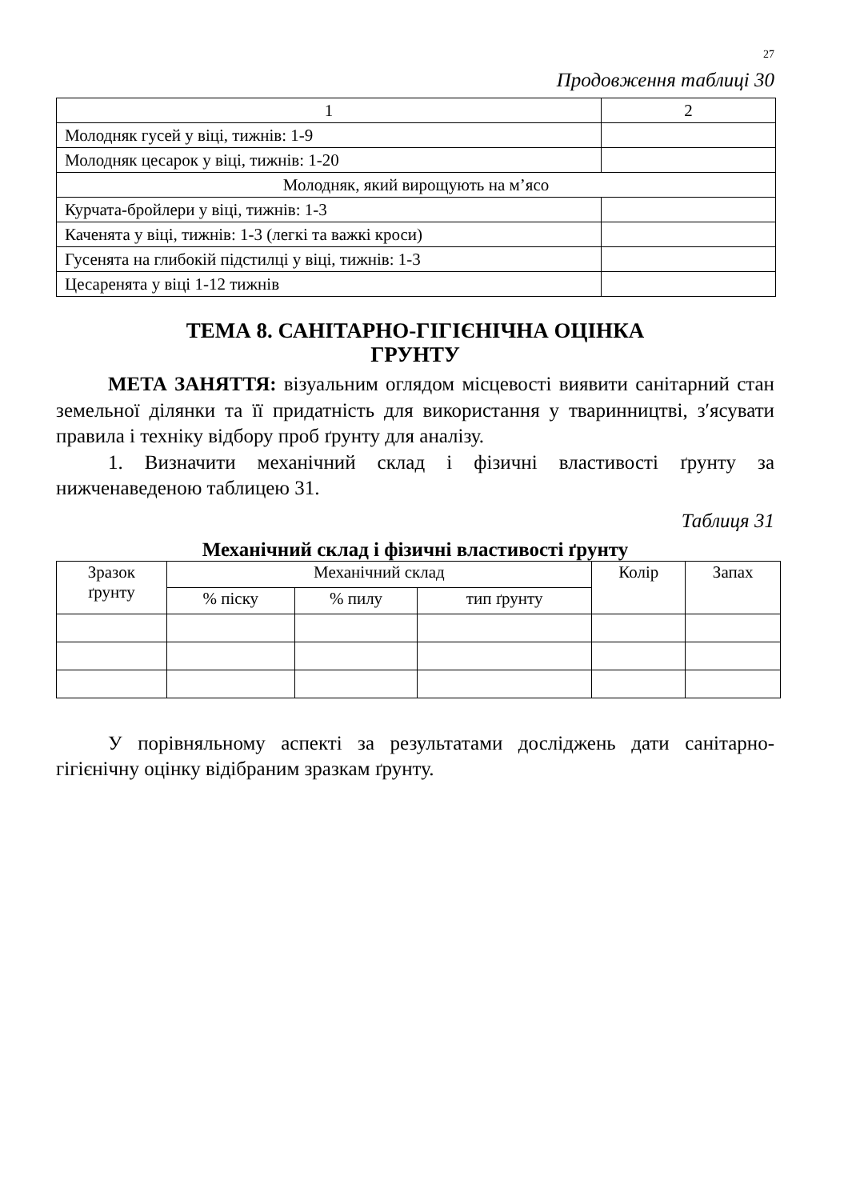27
Продовження таблиці 30
| 1 | 2 |
| Молодняк гусей у віці, тижнів: 1-9 | |
| Молодняк цесарок у віці, тижнів: 1-20 | |
| Молодняк, який вирощують на м’ясо | |
| Курчата-бройлери у віці, тижнів: 1-3 | |
| Каченята у віці, тижнів: 1-3 (легкі та важкі кроси) | |
| Гусенята на глибокій підстилці у віці, тижнів: 1-3 | |
| Цесаренята у віці 1-12 тижнів | |
ТЕМА 8. САНІТАРНО-ГІГІЄНІЧНА ОЦІНКА
ГРУНТУ
МЕТА ЗАНЯТТЯ: візуальним оглядом місцевості виявити санітарний стан земельної ділянки та її придатність для використання у тваринництві, з′ясувати правила і техніку відбору проб ґрунту для аналізу.
1. Визначити механічний склад і фізичні властивості ґрунту за нижченаведеною таблицею 31.
Таблиця 31
Механічний склад і фізичні властивості ґрунту
| Зразок ґрунту | Механічний склад | | | Колір | Запах |
| | % піску | % пилу | тип ґрунту | | |
У порівняльному аспекті за результатами досліджень дати санітарно-гігієнічну оцінку відібраним зразкам ґрунту.